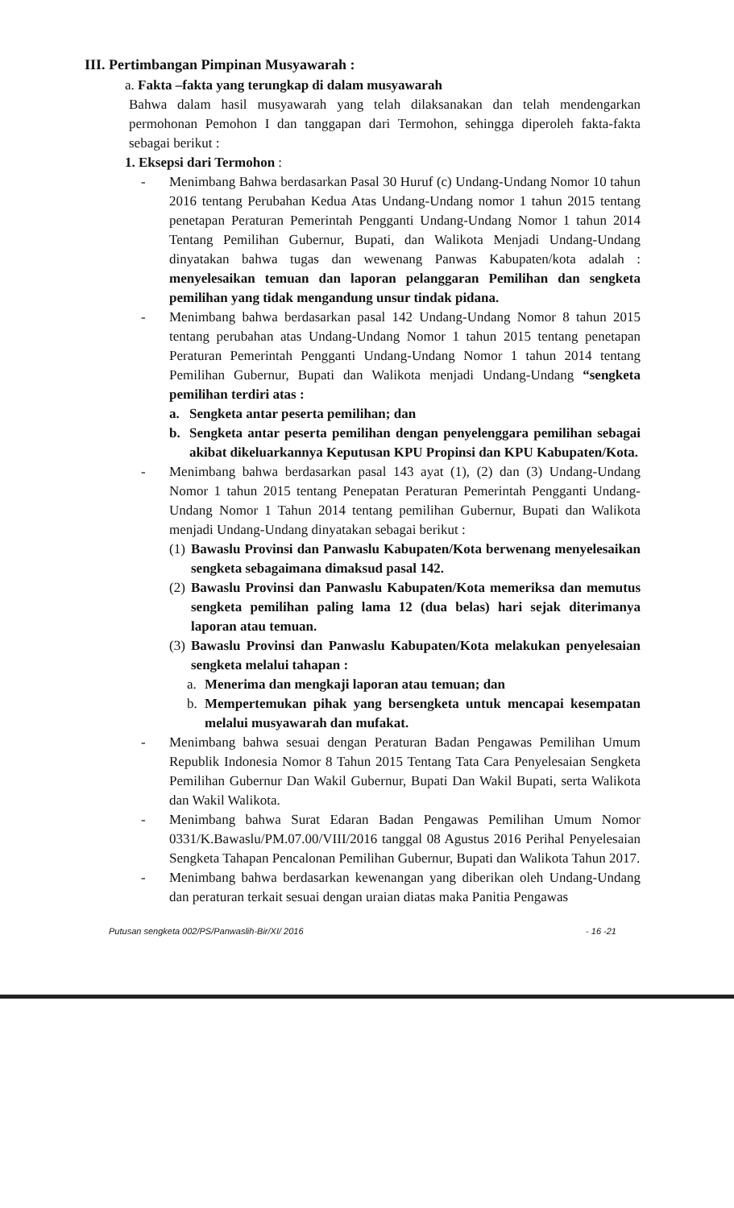III. Pertimbangan Pimpinan Musyawarah :
a. Fakta –fakta yang terungkap di dalam musyawarah
Bahwa dalam hasil musyawarah yang telah dilaksanakan dan telah mendengarkan permohonan Pemohon I dan tanggapan dari Termohon, sehingga diperoleh fakta-fakta sebagai berikut :
1. Eksepsi dari Termohon :
- Menimbang Bahwa berdasarkan Pasal 30 Huruf (c) Undang-Undang Nomor 10 tahun 2016 tentang Perubahan Kedua Atas Undang-Undang nomor 1 tahun 2015 tentang penetapan Peraturan Pemerintah Pengganti Undang-Undang Nomor 1 tahun 2014 Tentang Pemilihan Gubernur, Bupati, dan Walikota Menjadi Undang-Undang dinyatakan bahwa tugas dan wewenang Panwas Kabupaten/kota adalah : menyelesaikan temuan dan laporan pelanggaran Pemilihan dan sengketa pemilihan yang tidak mengandung unsur tindak pidana.
- Menimbang bahwa berdasarkan pasal 142 Undang-Undang Nomor 8 tahun 2015 tentang perubahan atas Undang-Undang Nomor 1 tahun 2015 tentang penetapan Peraturan Pemerintah Pengganti Undang-Undang Nomor 1 tahun 2014 tentang Pemilihan Gubernur, Bupati dan Walikota menjadi Undang-Undang “sengketa pemilihan terdiri atas :
a. Sengketa antar peserta pemilihan; dan
b. Sengketa antar peserta pemilihan dengan penyelenggara pemilihan sebagai akibat dikeluarkannya Keputusan KPU Propinsi dan KPU Kabupaten/Kota.
- Menimbang bahwa berdasarkan pasal 143 ayat (1), (2) dan (3) Undang-Undang Nomor 1 tahun 2015 tentang Penepatan Peraturan Pemerintah Pengganti Undang-Undang Nomor 1 Tahun 2014 tentang pemilihan Gubernur, Bupati dan Walikota menjadi Undang-Undang dinyatakan sebagai berikut :
(1)
Bawaslu Provinsi dan Panwaslu Kabupaten/Kota berwenang menyelesaikan sengketa sebagaimana dimaksud pasal 142.
(2)
Bawaslu Provinsi dan Panwaslu Kabupaten/Kota memeriksa dan memutus sengketa pemilihan paling lama 12 (dua belas) hari sejak diterimanya laporan atau temuan.
(3)
Bawaslu Provinsi dan Panwaslu Kabupaten/Kota melakukan penyelesaian sengketa melalui tahapan :
a. Menerima dan mengkaji laporan atau temuan; dan
b. Mempertemukan pihak yang bersengketa untuk mencapai kesempatan melalui musyawarah dan mufakat.
- Menimbang bahwa sesuai dengan Peraturan Badan Pengawas Pemilihan Umum Republik Indonesia Nomor 8 Tahun 2015 Tentang Tata Cara Penyelesaian Sengketa Pemilihan Gubernur Dan Wakil Gubernur, Bupati Dan Wakil Bupati, serta Walikota dan Wakil Walikota.
- Menimbang bahwa Surat Edaran Badan Pengawas Pemilihan Umum Nomor 0331/K.Bawaslu/PM.07.00/VIII/2016 tanggal 08 Agustus 2016 Perihal Penyelesaian Sengketa Tahapan Pencalonan Pemilihan Gubernur, Bupati dan Walikota Tahun 2017.
- Menimbang bahwa berdasarkan kewenangan yang diberikan oleh Undang-Undang dan peraturan terkait sesuai dengan uraian diatas maka Panitia Pengawas
Putusan sengketa 002/PS/Panwaslih-Bir/XI/ 2016 - 16 -21